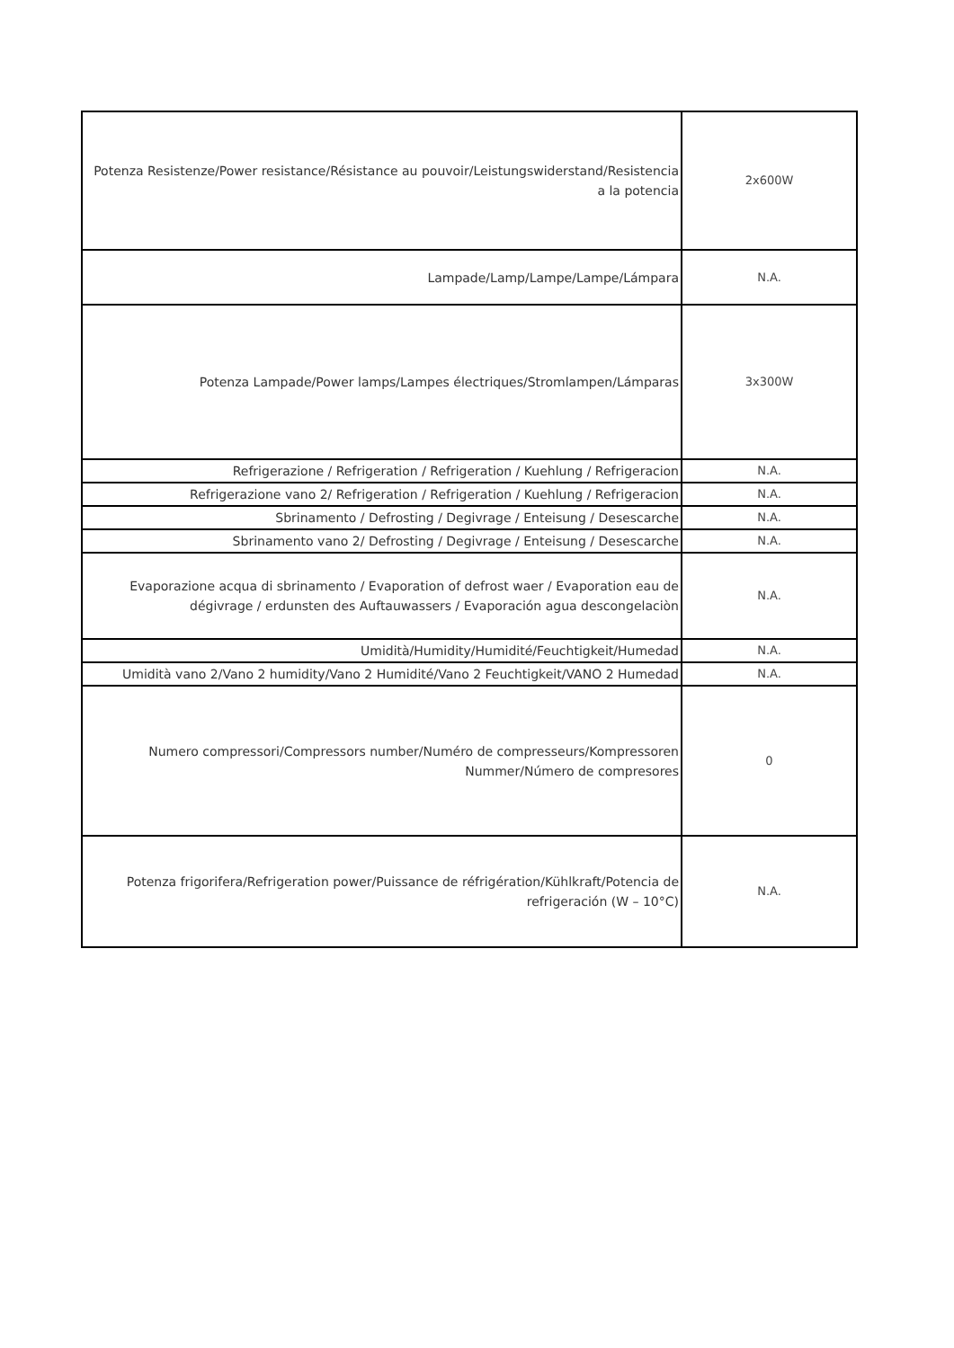| Potenza Resistenze/Power resistance/Résistance au pouvoir/Leistungswiderstand/Resistencia a la potencia | 2x600W |
| Lampade/Lamp/Lampe/Lampe/Lámpara | N.A. |
| Potenza Lampade/Power lamps/Lampes électriques/Stromlampen/Lámparas | 3x300W |
| Refrigerazione / Refrigeration / Refrigeration / Kuehlung / Refrigeracion | N.A. |
| Refrigerazione vano 2/ Refrigeration / Refrigeration / Kuehlung / Refrigeracion | N.A. |
| Sbrinamento / Defrosting / Degivrage / Enteisung / Desescarche | N.A. |
| Sbrinamento vano 2/ Defrosting / Degivrage / Enteisung / Desescarche | N.A. |
| Evaporazione acqua di sbrinamento / Evaporation of defrost waer / Evaporation eau de dégivrage / erdunsten des Auftauwassers / Evaporación agua descongelaciòn | N.A. |
| Umidità/Humidity/Humidité/Feuchtigkeit/Humedad | N.A. |
| Umidità vano 2/Vano 2 humidity/Vano 2 Humidité/Vano 2 Feuchtigkeit/VANO 2 Humedad | N.A. |
| Numero compressori/Compressors number/Numéro de compresseurs/Kompressoren Nummer/Número de compresores | 0 |
| Potenza frigorifera/Refrigeration power/Puissance de réfrigération/Kühlkraft/Potencia de refrigeración (W – 10°C) | N.A. |